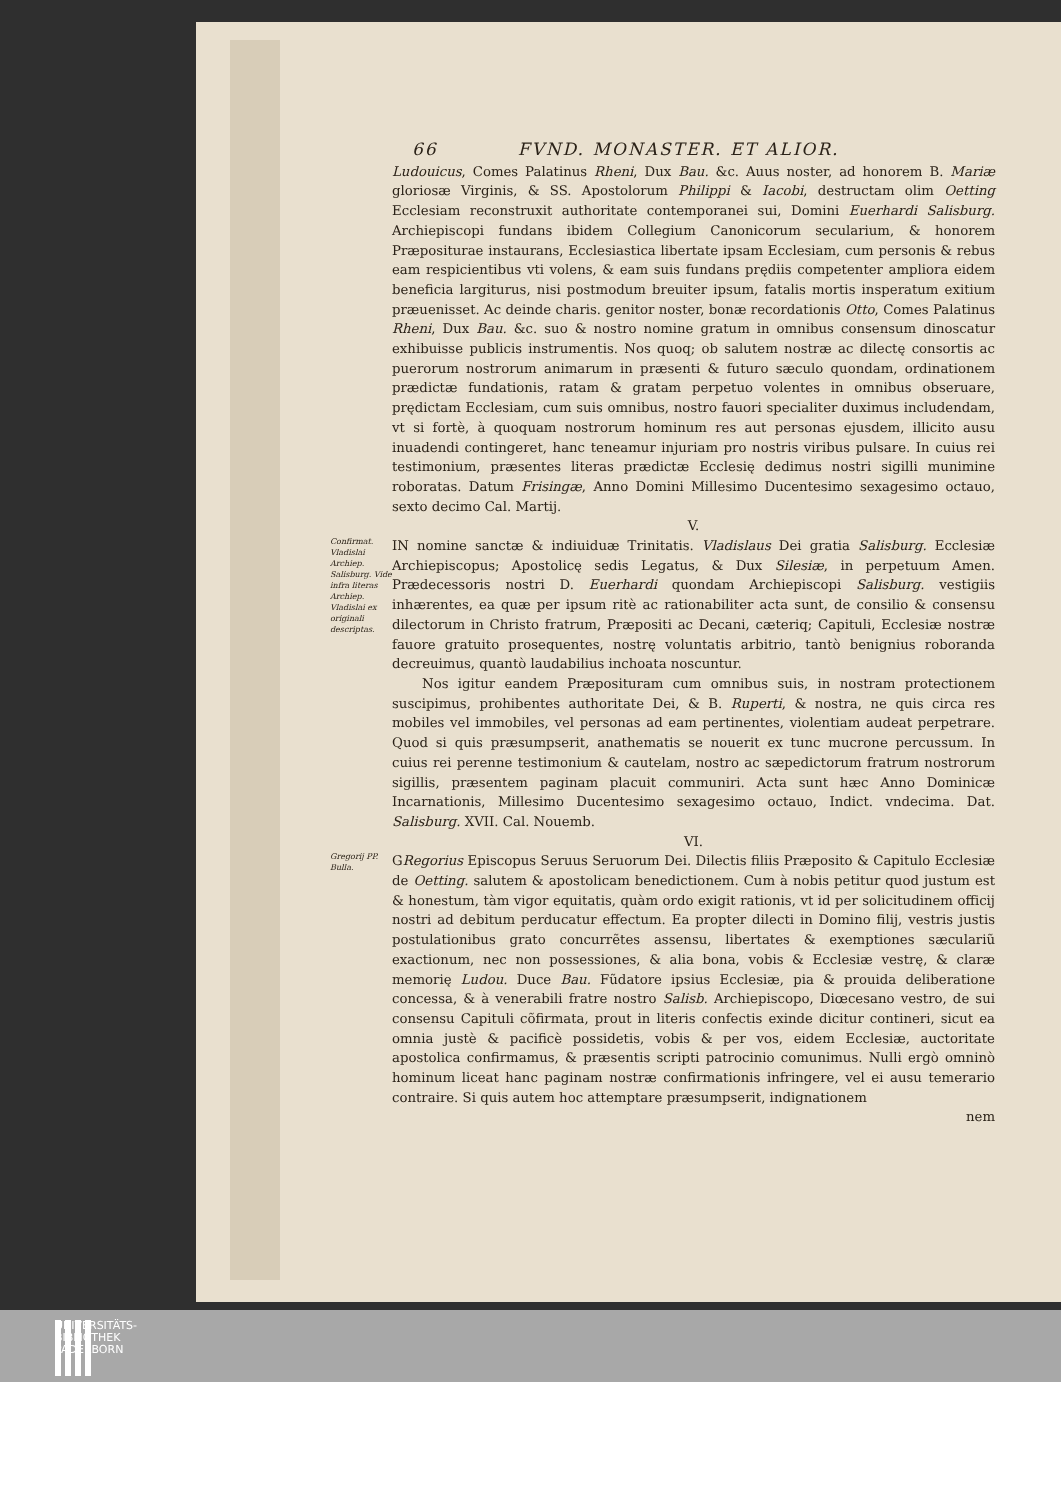66 FVND. MONASTER. ET ALIOR.
Ludouicus, Comes Palatinus Rheni, Dux Bau. &c. Auus noster, ad honorem B. Mariæ gloriosæ Virginis, & SS. Apostolorum Philippi & Iacobi, destructam olim Oetting Ecclesiam reconstruxit authoritate contemporanei sui, Domini Euerhardi Salisburg. Archiepiscopi fundans ibidem Collegium Canonicorum secularium, & honorem Præpositurae instaurans, Ecclesiastica libertate ipsam Ecclesiam, cum personis & rebus eam respicientibus vti volens, & eam suis fundans prędiis competenter ampliora eidem beneficia largiturus, nisi postmodum breuiter ipsum, fatalis mortis insperatum exitium præuenisset. Ac deinde charis. genitor noster, bonæ recordationis Otto, Comes Palatinus Rheni, Dux Bau. &c. suo & nostro nomine gratum in omnibus consensum dinoscatur exhibuisse publicis instrumentis. Nos quoq; ob salutem nostræ ac dilectę consortis ac puerorum nostrorum animarum in præsenti & futuro sæculo quondam, ordinationem prædictæ fundationis, ratam & gratam perpetuo volentes in omnibus obseruare, prędictam Ecclesiam, cum suis omnibus, nostro fauori specialiter duximus includendam, vt si fortè, à quoquam nostrorum hominum res aut personas ejusdem, illicito ausu inuadendi contingeret, hanc teneamur injuriam pro nostris viribus pulsare. In cuius rei testimonium, præsentes literas prædictæ Ecclesię dedimus nostri sigilli munimine roboratas. Datum Frisingæ, Anno Domini Millesimo Ducentesimo sexagesimo octauo, sexto decimo Cal. Martij.
V.
Confirmat. Vladislai Archiep. Salisburg. Vide infra literas Archiep. Vladislai ex originali descriptas.
IN nomine sanctæ & indiuiduæ Trinitatis. Vladislaus Dei gratia Salisburg. Ecclesiæ Archiepiscopus; Apostolicę sedis Legatus, & Dux Silesiæ, in perpetuum Amen. Prædecessoris nostri D. Euerhardi quondam Archiepiscopi Salisburg. vestigiis inhærentes, ea quæ per ipsum ritè ac rationabiliter acta sunt, de consilio & consensu dilectorum in Christo fratrum, Præpositi ac Decani, cæteriq; Capituli, Ecclesiæ nostræ fauore gratuito prosequentes, nostrę voluntatis arbitrio, tantò benignius roboranda decreuimus, quantò laudabilius inchoata noscuntur.
Nos igitur eandem Præposituram cum omnibus suis, in nostram protectionem suscipimus, prohibentes authoritate Dei, & B. Ruperti, & nostra, ne quis circa res mobiles vel immobiles, vel personas ad eam pertinentes, violentiam audeat perpetrare. Quod si quis præsumpserit, anathematis se nouerit ex tunc mucrone percussum. In cuius rei perenne testimonium & cautelam, nostro ac sæpedictorum fratrum nostrorum sigillis, præsentem paginam placuit communiri. Acta sunt hæc Anno Dominicæ Incarnationis, Millesimo Ducentesimo sexagesimo octauo, Indict. vndecima. Dat. Salisburg. XVII. Cal. Nouemb.
VI.
Gregorij PP. Bulla.
GRegorius Episcopus Seruus Seruorum Dei. Dilectis filiis Præposito & Capitulo Ecclesiæ de Oetting. salutem & apostolicam benedictionem. Cum à nobis petitur quod justum est & honestum, tàm vigor equitatis, quàm ordo exigit rationis, vt id per solicitudinem officij nostri ad debitum perducatur effectum. Ea propter dilecti in Domino filij, vestris justis postulationibus grato concurrẽtes assensu, libertates & exemptiones sæculariũ exactionum, nec non possessiones, & alia bona, vobis & Ecclesiæ vestrę, & claræ memorię Ludou. Duce Bau. Fũdatore ipsius Ecclesiæ, pia & prouida deliberatione concessa, & à venerabili fratre nostro Salisb. Archiepiscopo, Diœcesano vestro, de sui consensu Capituli cõfirmata, prout in literis confectis exinde dicitur contineri, sicut ea omnia justè & pacificè possidetis, vobis & per vos, eidem Ecclesiæ, auctoritate apostolica confirmamus, & præsentis scripti patrocinio comunimus. Nulli ergò omninò hominum liceat hanc paginam nostræ confirmationis infringere, vel ei ausu temerario contraire. Si quis autem hoc attemptare præsumpserit, indignationem
nem
UNIVERSITÄTS-
BIBLIOTHEK
PADERBORN